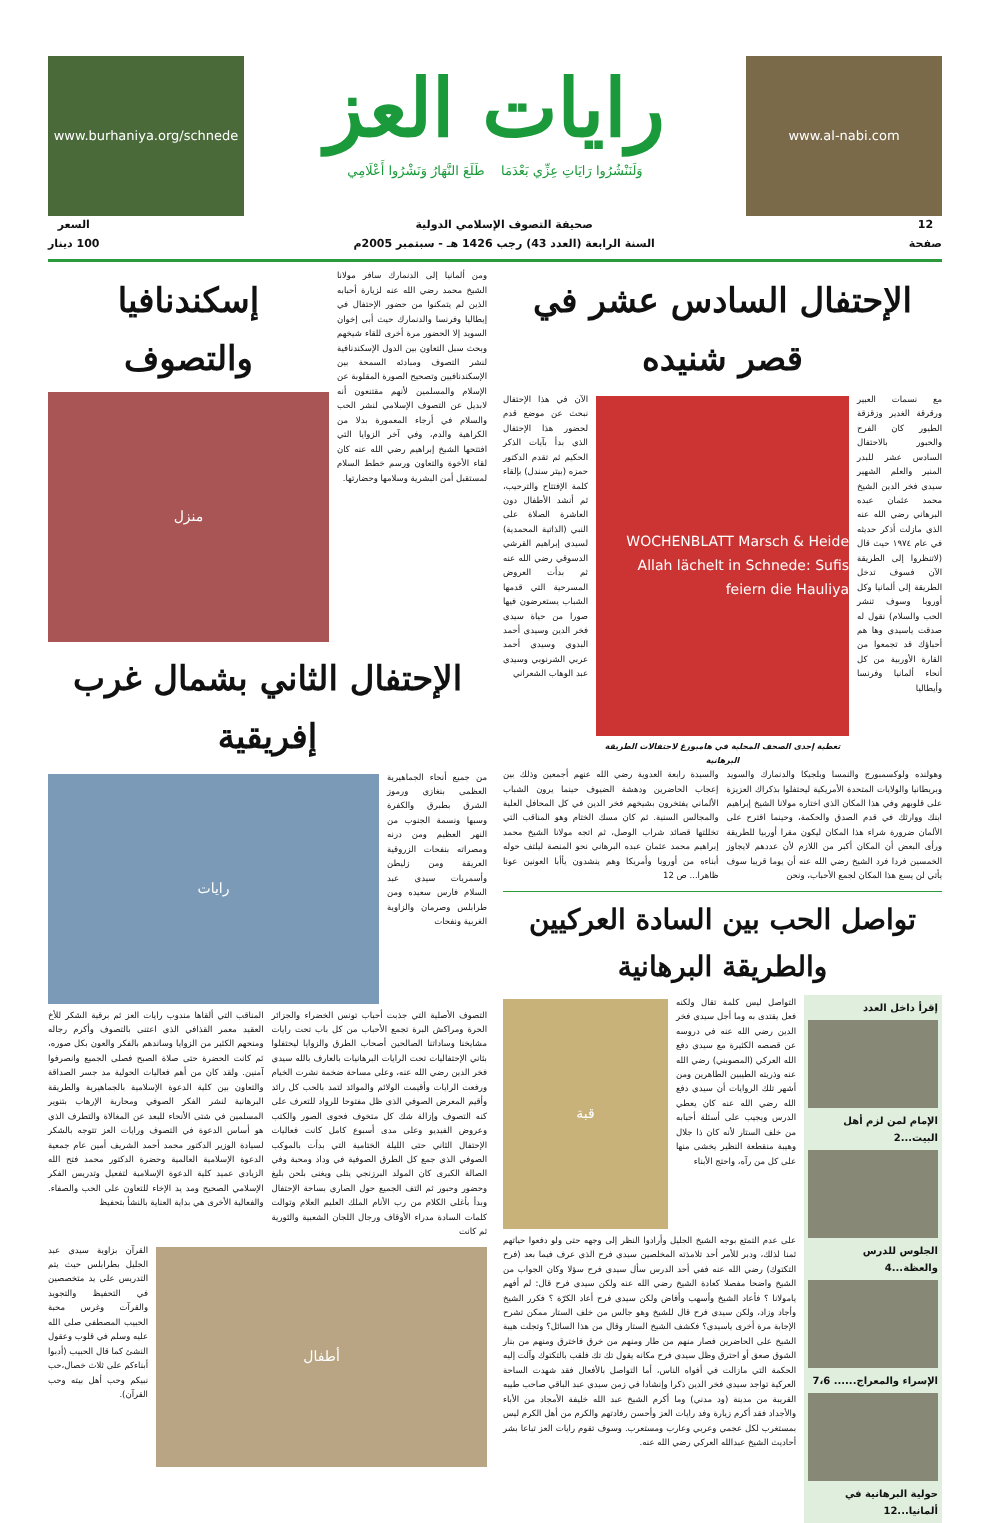www.al-nabi.com
رايات العز
وَلَنَنْشُرُوا رَايَاتِ عِزِّي بَعْدَمَا طَلَعَ النَّهَارُ وَنَشْرُوا أَعْلَامِي
www.burhaniya.org/schnede
12
صفحة
صحيفة التصوف الإسلامي الدولية
السنة الرابعة (العدد 43) رجب 1426 هـ - سبتمبر 2005م
السعر
100 دينار
الإحتفال السادس عشر في قصر شنيده
مع نسمات العبير ورقرقة الغدير وزقزقة الطيور كان الفرح والحبور بالاحتفال السادس عشر للبدر المنير والعلم الشهير سيدي فخر الدين الشيخ محمد عثمان عبده البرهاني رضي الله عنه الذي مازلت أذكر حديثه في عام ١٩٧٤ حيث قال (لاتنظروا إلى الطريقة الآن فسوف تدخل الطريقة إلى ألمانيا وكل أوروبا وسوف تنشر الحب والسلام) نقول له صدقت ياسيدي وها هم أحباؤك قد تجمعوا من القارة الأوربية من كل أنحاء ألمانيا وفرنسا وأيطاليا
WOCHENBLATT Marsch & Heide
Allah lächelt in Schnede: Sufis feiern die Hauliya
تغطية إحدى الصحف المحلية في هامبورغ لاحتفالات الطريقة البرهانية
الآن في هذا الإحتفال نبحث عن موضع قدم لحضور هذا الإحتفال الذي بدأ بآيات الذكر الحكيم ثم تقدم الدكتور حمزه (بيتر سندل) بإلقاء كلمة الإفتتاح والترحيب، ثم أنشد الأطفال دون العاشرة الصلاة على النبي (الذاتية المحمدية) لسيدي إبراهيم القرشي الدسوقي رضي الله عنه ثم بدأت العروض المسرحية التي قدمها الشباب يستعرضون فيها صورا من حياة سيدي فخر الدين وسيدي أحمد البدوي وسيدي أحمد عربي الشرنوبي وسيدي عبد الوهاب الشعراني
وهولنده ولوكسمبورج والنمسا وبلجيكا والدنمارك والسويد وبريطانيا والولايات المتحدة الأمريكية ليحتفلوا بذكراك العزيزة على قلوبهم وفي هذا المكان الذي اختاره مولانا الشيخ إبراهيم ابنك ووارثك في قدم الصدق والحكمة، وحينما اقترح على الألمان ضرورة شراء هذا المكان ليكون مقرا أوربيا للطريقة ورأى البعض أن المكان أكبر من اللازم لأن عددهم لايجاوز الخمسين فردا فرد الشيخ رضي الله عنه أن يوما قريبا سوف يأتي لن يسع هذا المكان لجمع الأحباب، ونحن
والسيدة رابعة العدوية رضي الله عنهم أجمعين وذلك بين إعجاب الحاضرين ودهشة الضيوف حينما يرون الشباب الألماني يفتخرون بشيخهم فخر الدين في كل المحافل العلية والمجالس السنية. ثم كان مسك الختام وهو المناقب التي تخللتها قصائد شراب الوصل، ثم اتجه مولانا الشيخ محمد إبراهيم محمد عثمان عبده البرهاني نحو المنصة ليلتف حوله أبناءه من أوروبا وأمريكا وهم ينشدون يأأبا العونين عونا ظاهرا... ص 12
تواصل الحب بين السادة العركيين والطريقة البرهانية
إقرأ داخل العدد
الإمام لمن لزم أهل البيت...2
الجلوس للدرس والعظة...4
الإسراء والمعراج...... 7،6
حولية البرهانية في ألمانيا...12
التواصل ليس كلمة تقال ولكنه فعل يقتدى به وما أجل سيدي فخر الدين رضي الله عنه في دروسه عن قصصه الكثيرة مع سيدي دفع الله العركي (المصوبني) رضي الله عنه وذريته الطيبين الطاهرين ومن أشهر تلك الروايات أن سيدي دفع الله رضي الله عنه كان يعطي الدرس ويجيب على أسئلة أحبابه من خلف الستار لأنه كان ذا جلال وهيبة منقطعة النظير يخشى منها على كل من رآه، واحتج الأبناء
قبة
على عدم التمتع بوجه الشيخ الجليل وأرادوا النظر إلى وجهه حتى ولو دفعوا حياتهم ثمنا لذلك، ودبر للأمر أحد تلامذته المخلصين سيدي فرح الذي عرف فيما بعد (فرح التكتوك) رضي الله عنه ففي أحد الدرس سأل سيدي فرح سؤلا وكان الجواب من الشيخ واضحا مفصلا كعادة الشيخ رضي الله عنه ولكن سيدي فرح قال: لم أفهم يامولانا ؟ فأعاد الشيخ وأسهب وأفاض ولكن سيدي فرح أعاد الكرّة ؟ فكرر الشيخ وأجاد وزاد، ولكن سيدي فرح قال للشيخ وهو جالس من خلف الستار ممكن تشرح الإجابة مرة أخرى ياسيدي؟ فكشف الشيخ الستار وقال من هذا السائل؟ وتجلت هيبة الشيخ على الحاضرين فصار منهم من طار ومنهم من خرق فاخترق ومنهم من بنار الشوق صعق أو احترق وظل سيدي فرح مكانه يقول تك تك فلقب بالتكتوك وآلت إليه الحكمة التي مازالت في أفواه الناس، أما التواصل بالأفعال فقد شهدت الساحة العركية تواجد سيدي فخر الدين ذكرا وإنشادا في زمن سيدي عبد الباقي صاحب طيبه القريبة من مدينة (ود مدني) وما أكرم الشيخ عبد الله خليفة الأمجاد من الأباء والأجداد فقد أكرم زيارة وفد رايات العز وأحسن رفادتهم والكرم من أهل الكرم ليس بمستغرب لكل عجمي وعربي وعارب ومستعرب. وسوف تقوم رايات العز تباعا بشر أحاديث الشيخ عبدالله العركي رضي الله عنه.
ومن ألمانيا إلى الدنمارك سافر مولانا الشيخ محمد رضي الله عنه لزيارة أحبابه الذين لم يتمكنوا من حضور الإحتفال في إيطاليا وفرنسا والدنمارك حيث أبى إخوان السويد إلا الحضور مرة أخرى للقاء شيخهم وبحث سبل التعاون بين الدول الإسكندنافية لنشر التصوف ومبادئه السمحة بين الإسكندنافيين وتصحيح الصورة المقلوبة عن الإسلام والمسلمين لأنهم مقتنعون أنه لابديل عن التصوف الإسلامي لنشر الحب والسلام في أرجاء المعمورة بدلا من الكراهية والدم، وفي آخر الزوايا التي افتتحها الشيخ إبراهيم رضي الله عنه كان لقاء الأخوة والتعاون ورسم خطط السلام لمستقبل أمن البشرية وسلامها وحضارتها.
إسكندنافيا والتصوف
منزل
الإحتفال الثاني بشمال غرب إفريقية
من جميع أنحاء الجماهيرية العظمى بنغازي ورموز الشرق بطبرق والكفرة وسبها ونسمة الجنوب من النهر العظيم ومن درنه ومصراته بنفحات الزروقية العريقة ومن زليطن وأسمريات سيدي عبد السلام فارس سعيده ومن طرابلس وصرمان والزاوية الغربية ونفحات
رايات
التصوف الأصلية التي جذبت أحباب تونس الخضراء والجزائر الحرة ومراكش البرة تجمع الأحباب من كل باب تحت رايات مشايخنا وساداتنا الصالحين أصحاب الطرق والزوايا ليحتفلوا بثاني الإحتفاليات تحت الرايات البرهانيات بالعارف بالله سيدي فخر الدين رضي الله عنه، وعلى مساحة ضخمة نشرت الخيام ورفعت الرايات وأقيمت الولائم والموائد لتمد بالحب كل رائد وأقيم المعرض الصوفي الذي ظل مفتوحا للرواد للتعرف على كنه التصوف وإزالة شك كل متخوف فحوى الصور والكتب وعروض الفيديو وعلى مدى أسبوع كامل كانت فعاليات الإحتفال الثاني حتى الليلة الختامية التي بدأت بالموكب الصوفي الذي جمع كل الطرق الصوفية في وداد ومحبة وفي الصالة الكبرى كان المولد البرزنجي يتلى ويغنى بلحن بليغ وحضور وحبور ثم التف الجميع حول الصاري بساحة الإحتفال وبدأ بأغلى الكلام من رب الأنام الملك العليم العلام وتوالت كلمات السادة مدراء الأوقاف ورجال اللجان الشعبية والثورية ثم كانت
المناقب التي ألقاها مندوب رايات العز ثم برقية الشكر للأخ العقيد معمر القذافي الذي اعتنى بالتصوف وأكرم رجاله ومنحهم الكثير من الزوايا وساندهم بالفكر والعون بكل صوره، ثم كانت الحضرة حتى صلاة الصبح فصلى الجميع وانصرفوا آمنين. ولقد كان من أهم فعاليات الحولية مد جسر الصداقة والتعاون بين كلية الدعوة الإسلامية بالجماهيرية والطريقة البرهانية لنشر الفكر الصوفي ومحاربة الإرهاب بتنوير المسلمين في شتى الأنحاء للبعد عن المغالاة والتطرف الذي هو أساس الدعوة في التصوف ورايات العز تتوجه بالشكر لسيادة الوزير الدكتور محمد أحمد الشريف أمين عام جمعية الدعوة الإسلامية العالمية وحضرة الدكتور محمد فتح الله الزيادي عميد كلية الدعوة الإسلامية لتفعيل وتدريس الفكر الإسلامي الصحيح ومد يد الإخاء للتعاون على الحب والصفاء. والفعالية الأخرى هي بداية العناية بالنشأ بتحفيظ
أطفال
القرآن بزاوية سيدي عبد الجليل بطرابلس حيث يتم التدريس على يد متخصصين في التحفيظ والتجويد والقرآت وغرس محبة الحبيب المصطفى صلى الله عليه وسلم في قلوب وعقول النشئ كما قال الحبيب (أدبوا أبناءكم على ثلاث خصال،حب نبيكم وحب أهل بيته وحب القرآن).